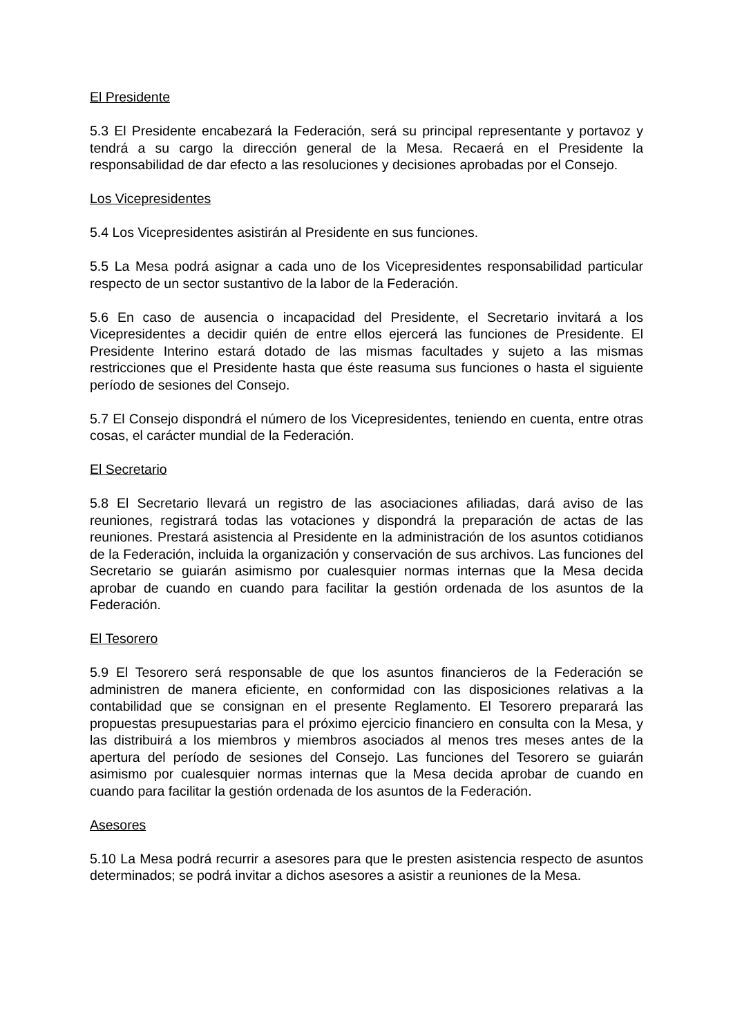El Presidente
5.3 El Presidente encabezará la Federación, será su principal representante y portavoz y tendrá a su cargo la dirección general de la Mesa. Recaerá en el Presidente la responsabilidad de dar efecto a las resoluciones y decisiones aprobadas por el Consejo.
Los Vicepresidentes
5.4 Los Vicepresidentes asistirán al Presidente en sus funciones.
5.5 La Mesa podrá asignar a cada uno de los Vicepresidentes responsabilidad particular respecto de un sector sustantivo de la labor de la Federación.
5.6 En caso de ausencia o incapacidad del Presidente, el Secretario invitará a los Vicepresidentes a decidir quién de entre ellos ejercerá las funciones de Presidente. El Presidente Interino estará dotado de las mismas facultades y sujeto a las mismas restricciones que el Presidente hasta que éste reasuma sus funciones o hasta el siguiente período de sesiones del Consejo.
5.7 El Consejo dispondrá el número de los Vicepresidentes, teniendo en cuenta, entre otras cosas, el carácter mundial de la Federación.
El Secretario
5.8 El Secretario llevará un registro de las asociaciones afiliadas, dará aviso de las reuniones, registrará todas las votaciones y dispondrá la preparación de actas de las reuniones. Prestará asistencia al Presidente en la administración de los asuntos cotidianos de la Federación, incluida la organización y conservación de sus archivos. Las funciones del Secretario se guiarán asimismo por cualesquier normas internas que la Mesa decida aprobar de cuando en cuando para facilitar la gestión ordenada de los asuntos de la Federación.
El Tesorero
5.9 El Tesorero será responsable de que los asuntos financieros de la Federación se administren de manera eficiente, en conformidad con las disposiciones relativas a la contabilidad que se consignan en el presente Reglamento. El Tesorero preparará las propuestas presupuestarias para el próximo ejercicio financiero en consulta con la Mesa, y las distribuirá a los miembros y miembros asociados al menos tres meses antes de la apertura del período de sesiones del Consejo. Las funciones del Tesorero se guiarán asimismo por cualesquier normas internas que la Mesa decida aprobar de cuando en cuando para facilitar la gestión ordenada de los asuntos de la Federación.
Asesores
5.10 La Mesa podrá recurrir a asesores para que le presten asistencia respecto de asuntos determinados; se podrá invitar a dichos asesores a asistir a reuniones de la Mesa.